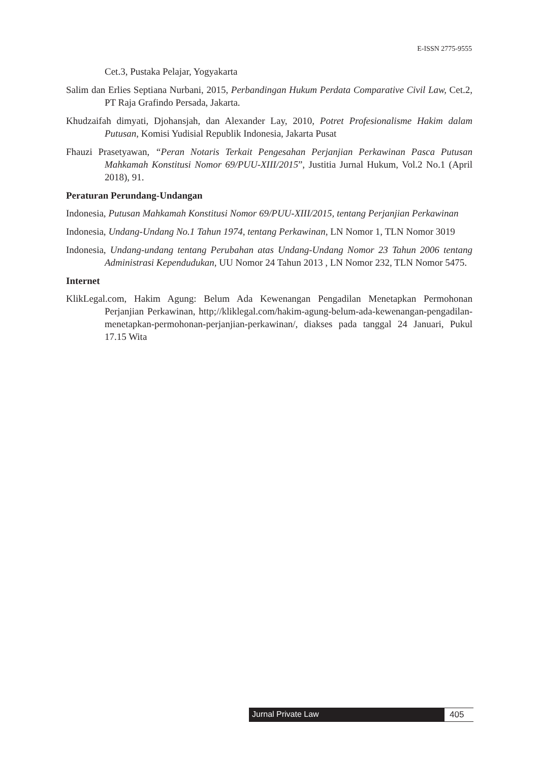E-ISSN 2775-9555
Cet.3, Pustaka Pelajar, Yogyakarta
Salim dan Erlies Septiana Nurbani, 2015, Perbandingan Hukum Perdata Comparative Civil Law, Cet.2, PT Raja Grafindo Persada, Jakarta.
Khudzaifah dimyati, Djohansjah, dan Alexander Lay, 2010, Potret Profesionalisme Hakim dalam Putusan, Komisi Yudisial Republik Indonesia, Jakarta Pusat
Fhauzi Prasetyawan, “Peran Notaris Terkait Pengesahan Perjanjian Perkawinan Pasca Putusan Mahkamah Konstitusi Nomor 69/PUU-XIII/2015”, Justitia Jurnal Hukum, Vol.2 No.1 (April 2018), 91.
Peraturan Perundang-Undangan
Indonesia, Putusan Mahkamah Konstitusi Nomor 69/PUU-XIII/2015, tentang Perjanjian Perkawinan
Indonesia, Undang-Undang No.1 Tahun 1974, tentang Perkawinan, LN Nomor 1, TLN Nomor 3019
Indonesia, Undang-undang tentang Perubahan atas Undang-Undang Nomor 23 Tahun 2006 tentang Administrasi Kependudukan, UU Nomor 24 Tahun 2013 , LN Nomor 232, TLN Nomor 5475.
Internet
KlikLegal.com, Hakim Agung: Belum Ada Kewenangan Pengadilan Menetapkan Permohonan Perjanjian Perkawinan, http;//kliklegal.com/hakim-agung-belum-ada-kewenangan-pengadilan-menetapkan-permohonan-perjanjian-perkawinan/, diakses pada tanggal 24 Januari, Pukul 17.15 Wita
Jurnal Private Law 405